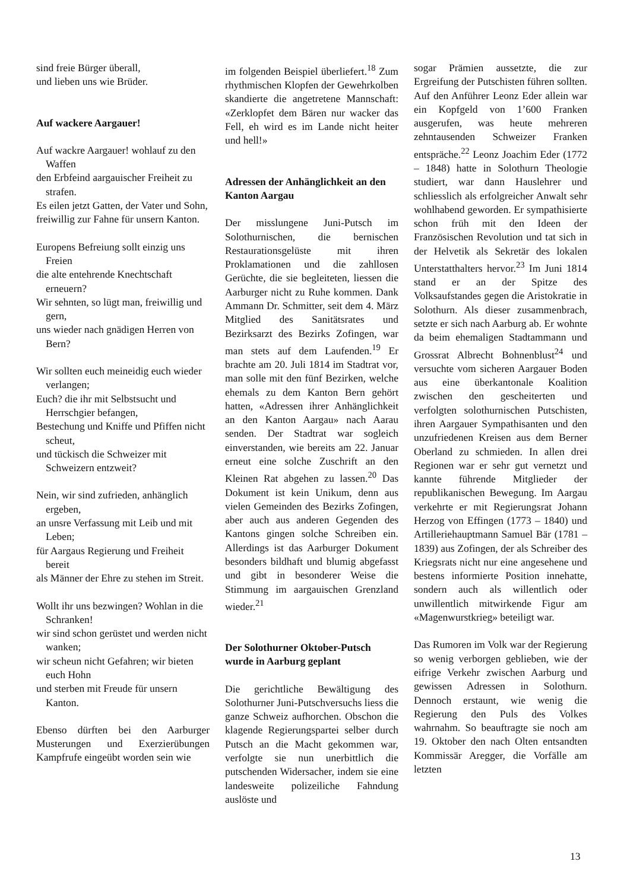sind freie Bürger überall,
und lieben uns wie Brüder.
Auf wackere Aargauer!
Auf wackre Aargauer! wohlauf zu den Waffen
den Erbfeind aargauischer Freiheit zu strafen.
Es eilen jetzt Gatten, der Vater und Sohn,
freiwillig zur Fahne für unsern Kanton.
Europens Befreiung sollt einzig uns Freien
die alte entehrende Knechtschaft erneuern?
Wir sehnten, so lügt man, freiwillig und gern,
uns wieder nach gnädigen Herren von Bern?
Wir sollten euch meineidig euch wieder verlangen;
Euch? die ihr mit Selbstsucht und Herrschgier befangen,
Bestechung und Kniffe und Pfiffen nicht scheut,
und tückisch die Schweizer mit Schweizern entzweit?
Nein, wir sind zufrieden, anhänglich ergeben,
an unsre Verfassung mit Leib und mit Leben;
für Aargaus Regierung und Freiheit bereit
als Männer der Ehre zu stehen im Streit.
Wollt ihr uns bezwingen? Wohlan in die Schranken!
wir sind schon gerüstet und werden nicht wanken;
wir scheun nicht Gefahren; wir bieten euch Hohn
und sterben mit Freude für unsern Kanton.
Ebenso dürften bei den Aarburger Musterungen und Exerzierübungen Kampfrufe eingeübt worden sein wie
im folgenden Beispiel überliefert.<sup>18</sup> Zum rhythmischen Klopfen der Gewehrkolben skandierte die angetretene Mannschaft: «Zerklopfet dem Bären nur wacker das Fell, eh wird es im Lande nicht heiter und hell!»
Adressen der Anhänglichkeit an den Kanton Aargau
Der misslungene Juni-Putsch im Solothurnischen, die bernischen Restaurationsgelüste mit ihren Proklamationen und die zahllosen Gerüchte, die sie begleiteten, liessen die Aarburger nicht zu Ruhe kommen. Dank Ammann Dr. Schmitter, seit dem 4. März Mitglied des Sanitätsrates und Bezirksarzt des Bezirks Zofingen, war man stets auf dem Laufenden.<sup>19</sup> Er brachte am 20. Juli 1814 im Stadtrat vor, man solle mit den fünf Bezirken, welche ehemals zu dem Kanton Bern gehört hatten, «Adressen ihrer Anhänglichkeit an den Kanton Aargau» nach Aarau senden. Der Stadtrat war sogleich einverstanden, wie bereits am 22. Januar erneut eine solche Zuschrift an den Kleinen Rat abgehen zu lassen.<sup>20</sup> Das Dokument ist kein Unikum, denn aus vielen Gemeinden des Bezirks Zofingen, aber auch aus anderen Gegenden des Kantons gingen solche Schreiben ein. Allerdings ist das Aarburger Dokument besonders bildhaft und blumig abgefasst und gibt in besonderer Weise die Stimmung im aargauischen Grenzland wieder.<sup>21</sup>
Der Solothurner Oktober-Putsch wurde in Aarburg geplant
Die gerichtliche Bewältigung des Solothurner Juni-Putschversuchs liess die ganze Schweiz aufhorchen. Obschon die klagende Regierungspartei selber durch Putsch an die Macht gekommen war, verfolgte sie nun unerbittlich die putschenden Widersacher, indem sie eine landesweite polizeiliche Fahndung auslöste und
sogar Prämien aussetzte, die zur Ergreifung der Putschisten führen sollten. Auf den Anführer Leonz Eder allein war ein Kopfgeld von 1’600 Franken ausgerufen, was heute mehreren zehntausenden Schweizer Franken entspräche.<sup>22</sup> Leonz Joachim Eder (1772 – 1848) hatte in Solothurn Theologie studiert, war dann Hauslehrer und schliesslich als erfolgreicher Anwalt sehr wohlhabend geworden. Er sympathisierte schon früh mit den Ideen der Französischen Revolution und tat sich in der Helvetik als Sekretär des lokalen Unterstatthalters hervor.<sup>23</sup> Im Juni 1814 stand er an der Spitze des Volksaufstandes gegen die Aristokratie in Solothurn. Als dieser zusammenbrach, setzte er sich nach Aarburg ab. Er wohnte da beim ehemaligen Stadtammann und Grossrat Albrecht Bohnenblust<sup>24</sup> und versuchte vom sicheren Aargauer Boden aus eine überkantonale Koalition zwischen den gescheiterten und verfolgten solothurnischen Putschisten, ihren Aargauer Sympathisanten und den unzufriedenen Kreisen aus dem Berner Oberland zu schmieden. In allen drei Regionen war er sehr gut vernetzt und kannte führende Mitglieder der republikanischen Bewegung. Im Aargau verkehrte er mit Regierungsrat Johann Herzog von Effingen (1773 – 1840) und Artilleriehauptmann Samuel Bär (1781 – 1839) aus Zofingen, der als Schreiber des Kriegsrats nicht nur eine angesehene und bestens informierte Position innehatte, sondern auch als willentlich oder unwillentlich mitwirkende Figur am «Magenwurstkrieg» beteiligt war.
Das Rumoren im Volk war der Regierung so wenig verborgen geblieben, wie der eifrige Verkehr zwischen Aarburg und gewissen Adressen in Solothurn. Dennoch erstaunt, wie wenig die Regierung den Puls des Volkes wahrnahm. So beauftragte sie noch am 19. Oktober den nach Olten entsandten Kommissär Aregger, die Vorfälle am letzten
13